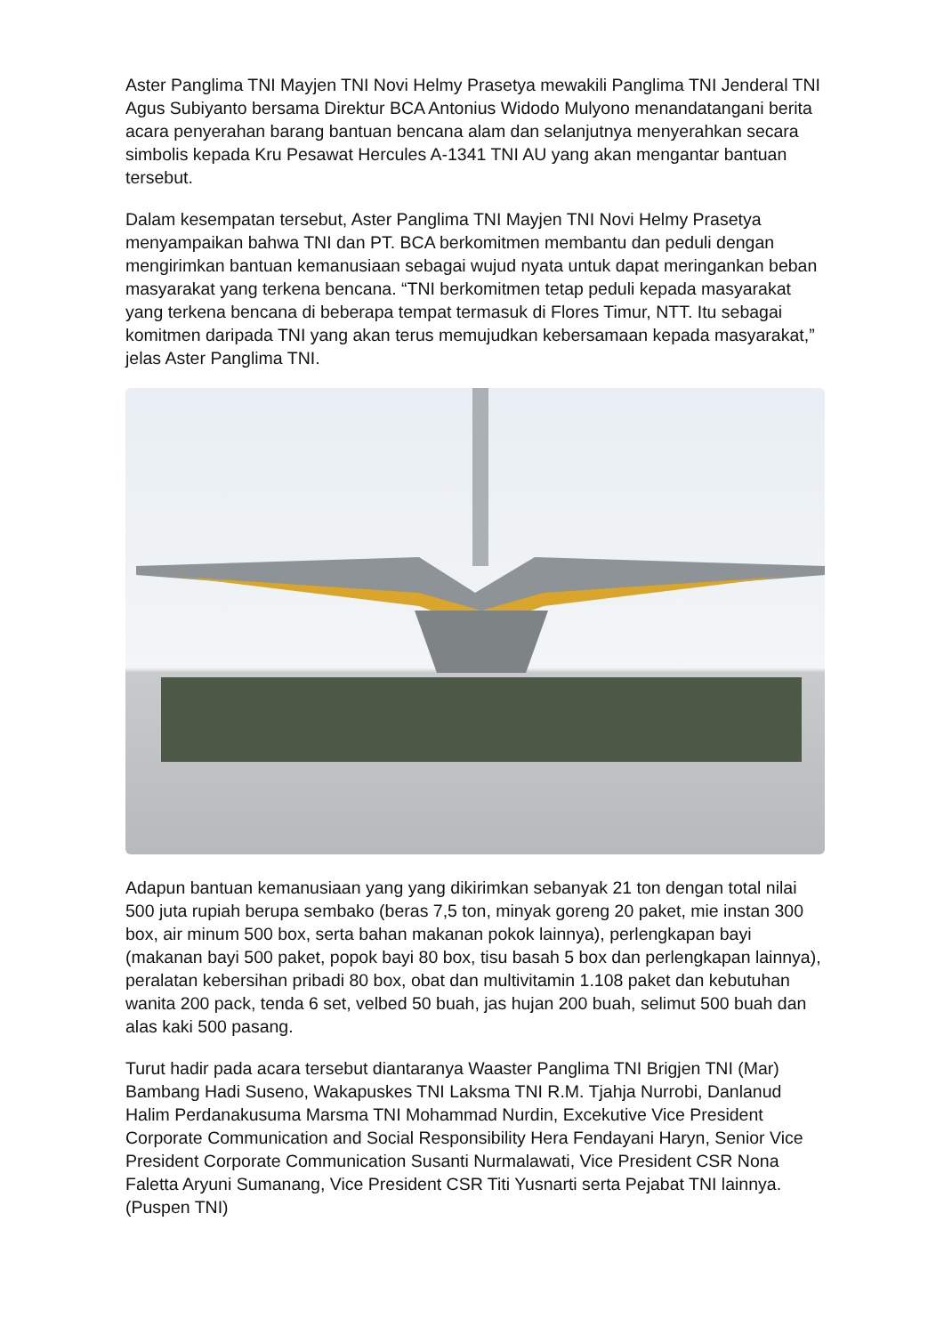Aster Panglima TNI Mayjen TNI Novi Helmy Prasetya mewakili Panglima TNI Jenderal TNI Agus Subiyanto bersama Direktur BCA Antonius Widodo Mulyono menandatangani berita acara penyerahan barang bantuan bencana alam dan selanjutnya menyerahkan secara simbolis kepada Kru Pesawat Hercules A-1341 TNI AU yang akan mengantar bantuan tersebut.
Dalam kesempatan tersebut, Aster Panglima TNI Mayjen TNI Novi Helmy Prasetya menyampaikan bahwa TNI dan PT. BCA berkomitmen membantu dan peduli dengan mengirimkan bantuan kemanusiaan sebagai wujud nyata untuk dapat meringankan beban masyarakat yang terkena bencana. “TNI berkomitmen tetap peduli kepada masyarakat yang terkena bencana di beberapa tempat termasuk di Flores Timur, NTT. Itu sebagai komitmen daripada TNI yang akan terus memujudkan kebersamaan kepada masyarakat,” jelas Aster Panglima TNI.
Adapun bantuan kemanusiaan yang yang dikirimkan sebanyak 21 ton dengan total nilai 500 juta rupiah berupa sembako (beras 7,5 ton, minyak goreng 20 paket, mie instan 300 box, air minum 500 box, serta bahan makanan pokok lainnya), perlengkapan bayi (makanan bayi 500 paket, popok bayi 80 box, tisu basah 5 box dan perlengkapan lainnya), peralatan kebersihan pribadi 80 box, obat dan multivitamin 1.108 paket dan kebutuhan wanita 200 pack, tenda 6 set, velbed 50 buah, jas hujan 200 buah, selimut 500 buah dan alas kaki 500 pasang.
Turut hadir pada acara tersebut diantaranya Waaster Panglima TNI Brigjen TNI (Mar) Bambang Hadi Suseno, Wakapuskes TNI Laksma TNI R.M. Tjahja Nurrobi, Danlanud Halim Perdanakusuma Marsma TNI Mohammad Nurdin, Excekutive Vice President Corporate Communication and Social Responsibility Hera Fendayani Haryn, Senior Vice President Corporate Communication Susanti Nurmalawati, Vice President CSR Nona Faletta Aryuni Sumanang, Vice President CSR Titi Yusnarti serta Pejabat TNI lainnya. (Puspen TNI)